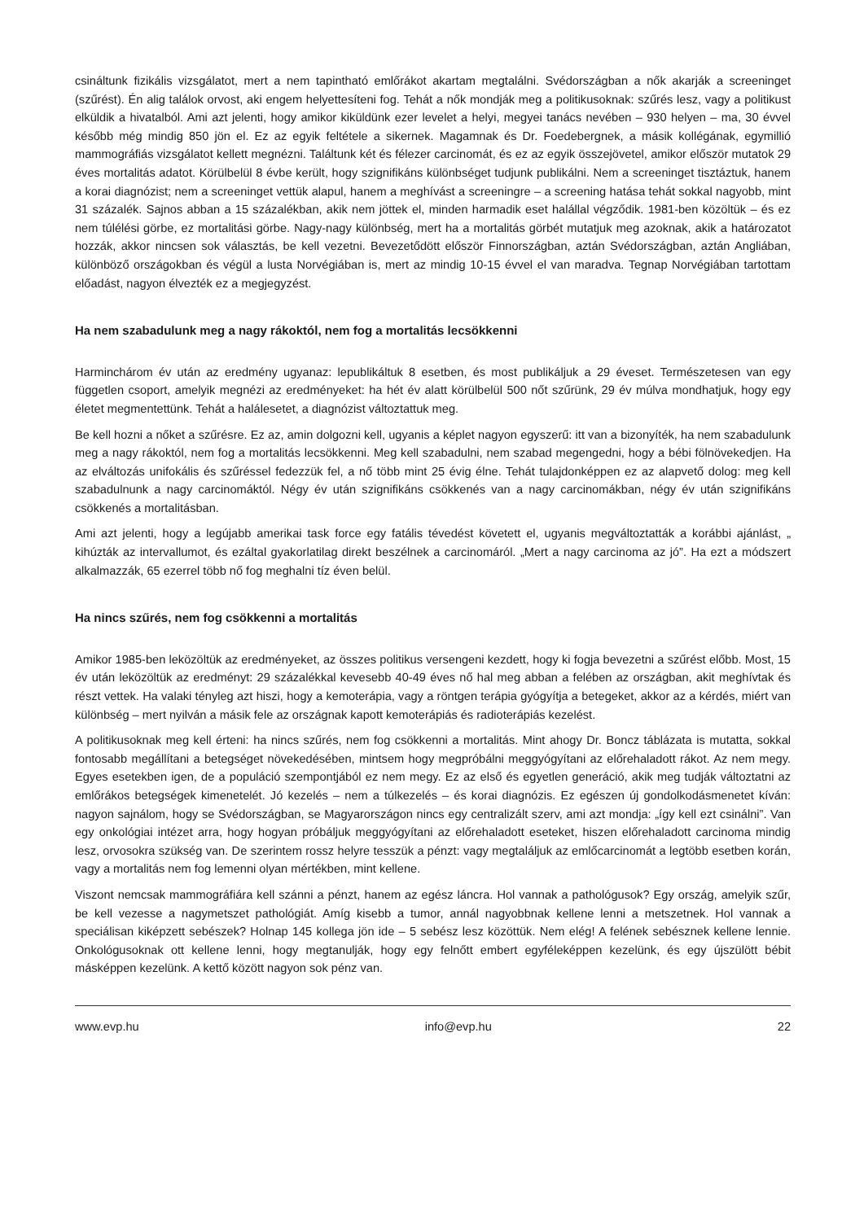csináltunk fizikális vizsgálatot, mert a nem tapintható emlőrákot akartam megtalálni. Svédországban a nők akarják a screeninget (szűrést). Én alig találok orvost, aki engem helyettesíteni fog. Tehát a nők mondják meg a politikusoknak: szűrés lesz, vagy a politikust elküldik a hivatalból. Ami azt jelenti, hogy amikor kiküldünk ezer levelet a helyi, megyei tanács nevében – 930 helyen – ma, 30 évvel később még mindig 850 jön el. Ez az egyik feltétele a sikernek. Magamnak és Dr. Foedebergnek, a másik kollégának, egymillió mammográfiás vizsgálatot kellett megnézni. Találtunk két és félezer carcinomát, és ez az egyik összejövetel, amikor először mutatok 29 éves mortalitás adatot. Körülbelül 8 évbe került, hogy szignifikáns különbséget tudjunk publikálni. Nem a screeninget tisztáztuk, hanem a korai diagnózist; nem a screeninget vettük alapul, hanem a meghívást a screeningre – a screening hatása tehát sokkal nagyobb, mint 31 százalék. Sajnos abban a 15 százalékban, akik nem jöttek el, minden harmadik eset halállal végződik. 1981-ben közöltük – és ez nem túlélési görbe, ez mortalitási görbe. Nagy-nagy különbség, mert ha a mortalitás görbét mutatjuk meg azoknak, akik a határozatot hozzák, akkor nincsen sok választás, be kell vezetni. Bevezetődött először Finnországban, aztán Svédországban, aztán Angliában, különböző országokban és végül a lusta Norvégiában is, mert az mindig 10-15 évvel el van maradva. Tegnap Norvégiában tartottam előadást, nagyon élvezték ez a megjegyzést.
Ha nem szabadulunk meg a nagy rákoktól, nem fog a mortalitás lecsökkenni
Harminchárom év után az eredmény ugyanaz: lepublikáltuk 8 esetben, és most publikáljuk a 29 éveset. Természetesen van egy független csoport, amelyik megnézi az eredményeket: ha hét év alatt körülbelül 500 nőt szűrünk, 29 év múlva mondhatjuk, hogy egy életet megmentettünk. Tehát a halálesetet, a diagnózist változtattuk meg.
Be kell hozni a nőket a szűrésre. Ez az, amin dolgozni kell, ugyanis a képlet nagyon egyszerű: itt van a bizonyíték, ha nem szabadulunk meg a nagy rákoktól, nem fog a mortalitás lecsökkenni. Meg kell szabadulni, nem szabad megengedni, hogy a bébi fölnövekedjen. Ha az elváltozás unifokális és szűréssel fedezzük fel, a nő több mint 25 évig élne. Tehát tulajdonképpen ez az alapvető dolog: meg kell szabadulnunk a nagy carcinomáktól. Négy év után szignifikáns csökkenés van a nagy carcinomákban, négy év után szignifikáns csökkenés a mortalitásban.
Ami azt jelenti, hogy a legújabb amerikai task force egy fatális tévedést követett el, ugyanis megváltoztatták a korábbi ajánlást, „ kihúzták az intervallumot, és ezáltal gyakorlatilag direkt beszélnek a carcinomáról. „Mert a nagy carcinoma az jó”. Ha ezt a módszert alkalmazzák, 65 ezerrel több nő fog meghalni tíz éven belül.
Ha nincs szűrés, nem fog csökkenni a mortalitás
Amikor 1985-ben leközöltük az eredményeket, az összes politikus versengeni kezdett, hogy ki fogja bevezetni a szűrést előbb. Most, 15 év után leközöltük az eredményt: 29 százalékkal kevesebb 40-49 éves nő hal meg abban a felében az országban, akit meghívtak és részt vettek. Ha valaki tényleg azt hiszi, hogy a kemoterápia, vagy a röntgen terápia gyógyítja a betegeket, akkor az a kérdés, miért van különbség – mert nyilván a másik fele az országnak kapott kemoterápiás és radioterápiás kezelést.
A politikusoknak meg kell érteni: ha nincs szűrés, nem fog csökkenni a mortalitás. Mint ahogy Dr. Boncz táblázata is mutatta, sokkal fontosabb megállítani a betegséget növekedésében, mintsem hogy megpróbálni meggyógyítani az előrehaladott rákot. Az nem megy. Egyes esetekben igen, de a populáció szempontjából ez nem megy. Ez az első és egyetlen generáció, akik meg tudják változtatni az emlőrákos betegségek kimenetelét. Jó kezelés – nem a túlkezelés – és korai diagnózis. Ez egészen új gondolkodásmenetet kíván: nagyon sajnálom, hogy se Svédországban, se Magyarországon nincs egy centralizált szerv, ami azt mondja: „így kell ezt csinálni”. Van egy onkológiai intézet arra, hogy hogyan próbáljuk meggyógyítani az előrehaladott eseteket, hiszen előrehaladott carcinoma mindig lesz, orvosokra szükség van. De szerintem rossz helyre tesszük a pénzt: vagy megtaláljuk az emlőcarcinomát a legtöbb esetben korán, vagy a mortalitás nem fog lemenni olyan mértékben, mint kellene.
Viszont nemcsak mammográfiára kell szánni a pénzt, hanem az egész láncra. Hol vannak a pathológusok? Egy ország, amelyik szűr, be kell vezesse a nagymetszet pathológiát. Amíg kisebb a tumor, annál nagyobbnak kellene lenni a metszetnek. Hol vannak a speciálisan kiképzett sebészek? Holnap 145 kollega jön ide – 5 sebész lesz közöttük. Nem elég! A felének sebésznek kellene lennie. Onkológusoknak ott kellene lenni, hogy megtanulják, hogy egy felnőtt embert egyféleképpen kezelünk, és egy újszülött bébit másképpen kezelünk. A kettő között nagyon sok pénz van.
www.evp.hu info@evp.hu 22